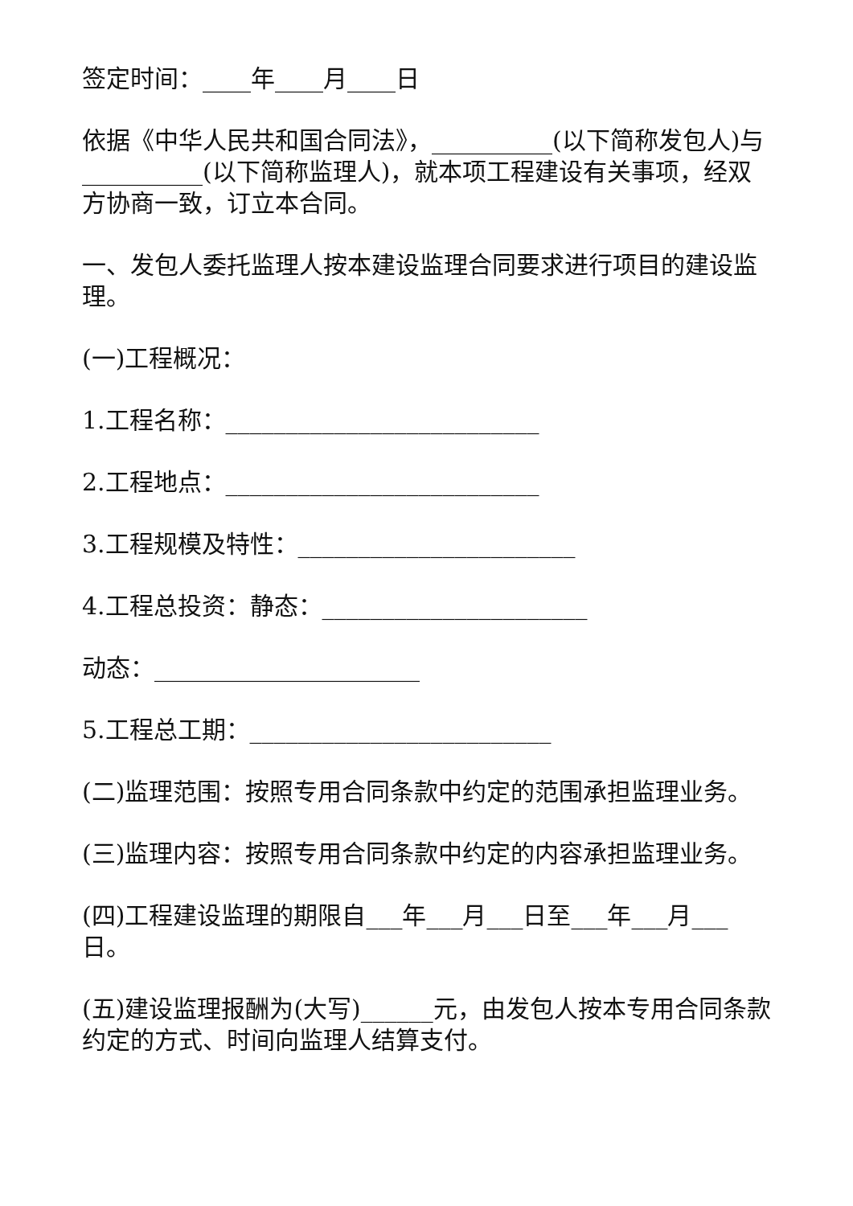签定时间：____年____月____日
依据《中华人民共和国合同法》，__________(以下简称发包人)与__________(以下简称监理人)，就本项工程建设有关事项，经双方协商一致，订立本合同。
一、发包人委托监理人按本建设监理合同要求进行项目的建设监理。
(一)工程概况：
1.工程名称：__________________________
2.工程地点：__________________________
3.工程规模及特性：_______________________
4.工程总投资：静态：______________________
动态：______________________
5.工程总工期：_________________________
(二)监理范围：按照专用合同条款中约定的范围承担监理业务。
(三)监理内容：按照专用合同条款中约定的内容承担监理业务。
(四)工程建设监理的期限自___年___月___日至___年___月___日。
(五)建设监理报酬为(大写)______元，由发包人按本专用合同条款约定的方式、时间向监理人结算支付。